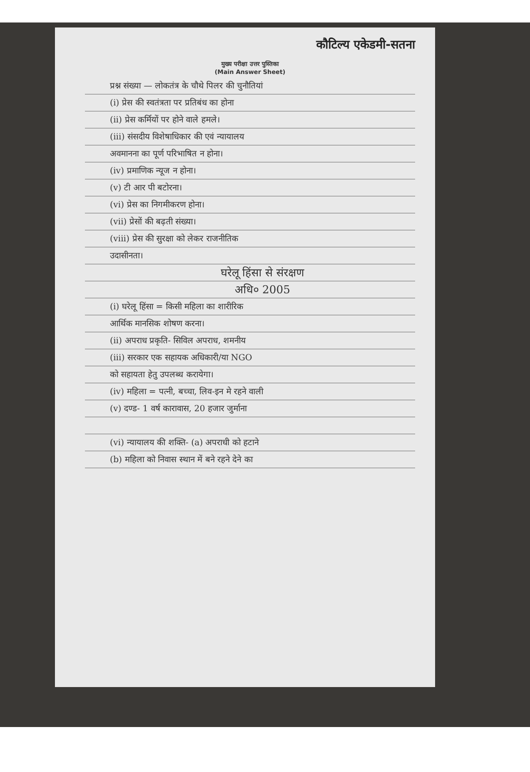कौटिल्य एकेडमी-सतना
मुख्य परीक्षा उत्तर पुस्तिका
(Main Answer Sheet)
प्रश्न संख्या — लोकतंत्र के चौथे पिलर की चुनौतियां
(i) प्रेस की स्वतंत्रता पर प्रतिबंध का होना
(ii) प्रेस कर्मियों पर होने वाले हमले।
(iii) संसदीय विशेषाधिकार की एवं न्यायालय
अवमानना का पूर्ण परिभाषित न होना।
(iv) प्रमाणिक न्यूज न होना।
(v) टी आर पी बटोरना।
(vi) प्रेस का निगमीकरण होना।
(vii) प्रेसों की बढ़ती संख्या।
(viii) प्रेस की सुरक्षा को लेकर राजनीतिक
उदासीनता।
घरेलू हिंसा से संरक्षण
अधि० 2005
(i) घरेलू हिंसा = किसी महिला का शारीरिक
आर्थिक मानसिक शोषण करना।
(ii) अपराध प्रकृति- सिविल अपराध, शमनीय
(iii) सरकार एक सहायक अधिकारी/या NGO
को सहायता हेतु उपलब्ध करायेगा।
(iv) महिला = पत्नी, बच्चा, लिव-इन मे रहने वाली
(v) दण्ड- 1 वर्ष कारावास, 20 हजार जुर्माना
(vi) न्यायालय की शक्ति- (a) अपराधी को हटाने
(b) महिला को निवास स्थान में बने रहने देने का